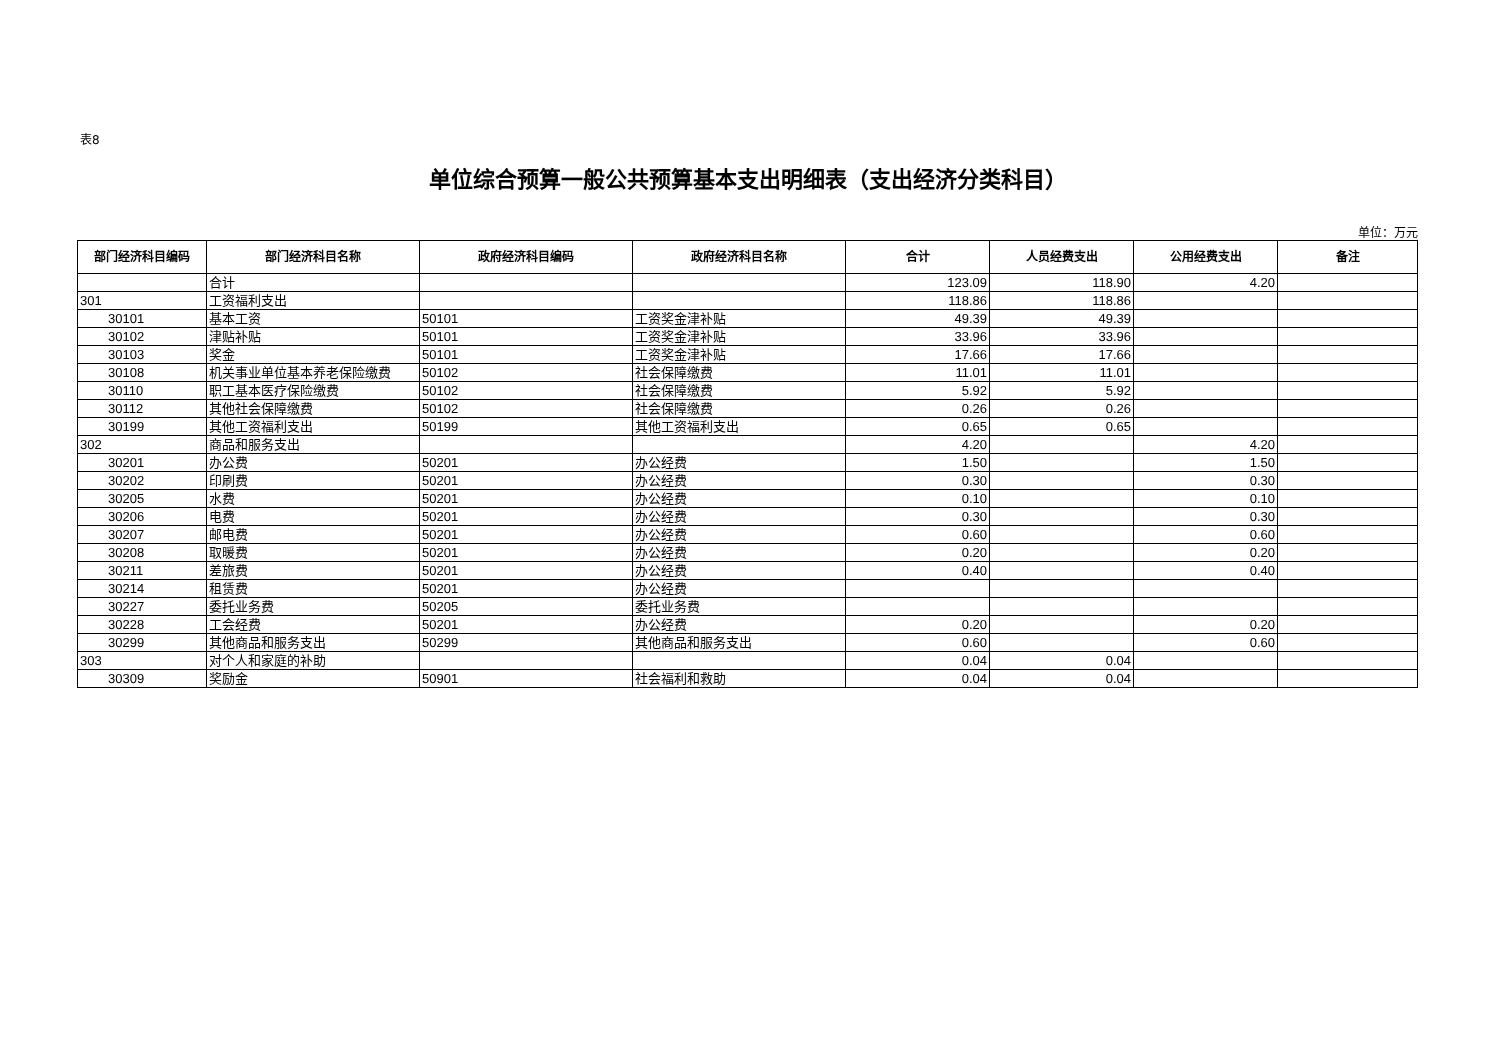表8
单位综合预算一般公共预算基本支出明细表（支出经济分类科目）
单位：万元
| 部门经济科目编码 | 部门经济科目名称 | 政府经济科目编码 | 政府经济科目名称 | 合计 | 人员经费支出 | 公用经费支出 | 备注 |
| --- | --- | --- | --- | --- | --- | --- | --- |
| | 合计 | | | 123.09 | 118.90 | 4.20 | |
| 301 | 工资福利支出 | | | 118.86 | 118.86 | | |
| 30101 | 基本工资 | 50101 | 工资奖金津补贴 | 49.39 | 49.39 | | |
| 30102 | 津贴补贴 | 50101 | 工资奖金津补贴 | 33.96 | 33.96 | | |
| 30103 | 奖金 | 50101 | 工资奖金津补贴 | 17.66 | 17.66 | | |
| 30108 | 机关事业单位基本养老保险缴费 | 50102 | 社会保障缴费 | 11.01 | 11.01 | | |
| 30110 | 职工基本医疗保险缴费 | 50102 | 社会保障缴费 | 5.92 | 5.92 | | |
| 30112 | 其他社会保障缴费 | 50102 | 社会保障缴费 | 0.26 | 0.26 | | |
| 30199 | 其他工资福利支出 | 50199 | 其他工资福利支出 | 0.65 | 0.65 | | |
| 302 | 商品和服务支出 | | | 4.20 | | 4.20 | |
| 30201 | 办公费 | 50201 | 办公经费 | 1.50 | | 1.50 | |
| 30202 | 印刷费 | 50201 | 办公经费 | 0.30 | | 0.30 | |
| 30205 | 水费 | 50201 | 办公经费 | 0.10 | | 0.10 | |
| 30206 | 电费 | 50201 | 办公经费 | 0.30 | | 0.30 | |
| 30207 | 邮电费 | 50201 | 办公经费 | 0.60 | | 0.60 | |
| 30208 | 取暖费 | 50201 | 办公经费 | 0.20 | | 0.20 | |
| 30211 | 差旅费 | 50201 | 办公经费 | 0.40 | | 0.40 | |
| 30214 | 租赁费 | 50201 | 办公经费 | | | | |
| 30227 | 委托业务费 | 50205 | 委托业务费 | | | | |
| 30228 | 工会经费 | 50201 | 办公经费 | 0.20 | | 0.20 | |
| 30299 | 其他商品和服务支出 | 50299 | 其他商品和服务支出 | 0.60 | | 0.60 | |
| 303 | 对个人和家庭的补助 | | | 0.04 | 0.04 | | |
| 30309 | 奖励金 | 50901 | 社会福利和救助 | 0.04 | 0.04 | | |